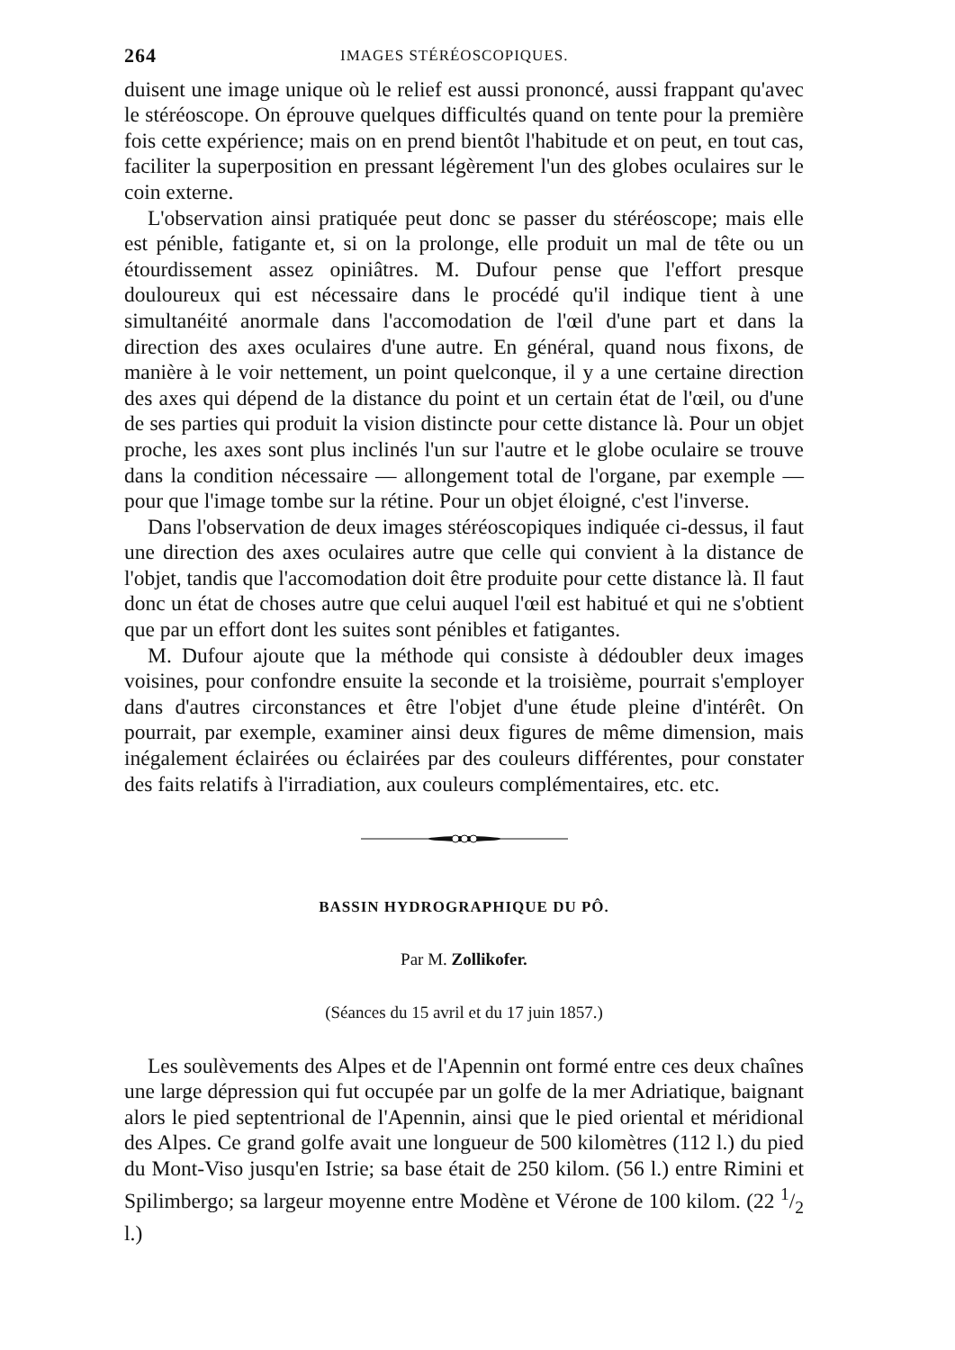264 IMAGES STÉRÉOSCOPIQUES.
duisent une image unique où le relief est aussi prononcé, aussi frappant qu'avec le stéréoscope. On éprouve quelques difficultés quand on tente pour la première fois cette expérience; mais on en prend bientôt l'habitude et on peut, en tout cas, faciliter la superposition en pressant légèrement l'un des globes oculaires sur le coin externe.
L'observation ainsi pratiquée peut donc se passer du stéréoscope; mais elle est pénible, fatigante et, si on la prolonge, elle produit un mal de tête ou un étourdissement assez opiniâtres. M. Dufour pense que l'effort presque douloureux qui est nécessaire dans le procédé qu'il indique tient à une simultanéité anormale dans l'accomodation de l'œil d'une part et dans la direction des axes oculaires d'une autre. En général, quand nous fixons, de manière à le voir nettement, un point quelconque, il y a une certaine direction des axes qui dépend de la distance du point et un certain état de l'œil, ou d'une de ses parties qui produit la vision distincte pour cette distance là. Pour un objet proche, les axes sont plus inclinés l'un sur l'autre et le globe oculaire se trouve dans la condition nécessaire — allongement total de l'organe, par exemple — pour que l'image tombe sur la rétine. Pour un objet éloigné, c'est l'inverse.
Dans l'observation de deux images stéréoscopiques indiquée ci-dessus, il faut une direction des axes oculaires autre que celle qui convient à la distance de l'objet, tandis que l'accomodation doit être produite pour cette distance là. Il faut donc un état de choses autre que celui auquel l'œil est habitué et qui ne s'obtient que par un effort dont les suites sont pénibles et fatigantes.
M. Dufour ajoute que la méthode qui consiste à dédoubler deux images voisines, pour confondre ensuite la seconde et la troisième, pourrait s'employer dans d'autres circonstances et être l'objet d'une étude pleine d'intérêt. On pourrait, par exemple, examiner ainsi deux figures de même dimension, mais inégalement éclairées ou éclairées par des couleurs différentes, pour constater des faits relatifs à l'irradiation, aux couleurs complémentaires, etc. etc.
BASSIN HYDROGRAPHIQUE DU PÔ.
Par M. Zollikofer.
(Séances du 15 avril et du 17 juin 1857.)
Les soulèvements des Alpes et de l'Apennin ont formé entre ces deux chaînes une large dépression qui fut occupée par un golfe de la mer Adriatique, baignant alors le pied septentrional de l'Apennin, ainsi que le pied oriental et méridional des Alpes. Ce grand golfe avait une longueur de 500 kilomètres (112 l.) du pied du Mont-Viso jusqu'en Istrie; sa base était de 250 kilom. (56 l.) entre Rimini et Spilimbergo; sa largeur moyenne entre Modène et Vérone de 100 kilom. (22 1/2 l.)